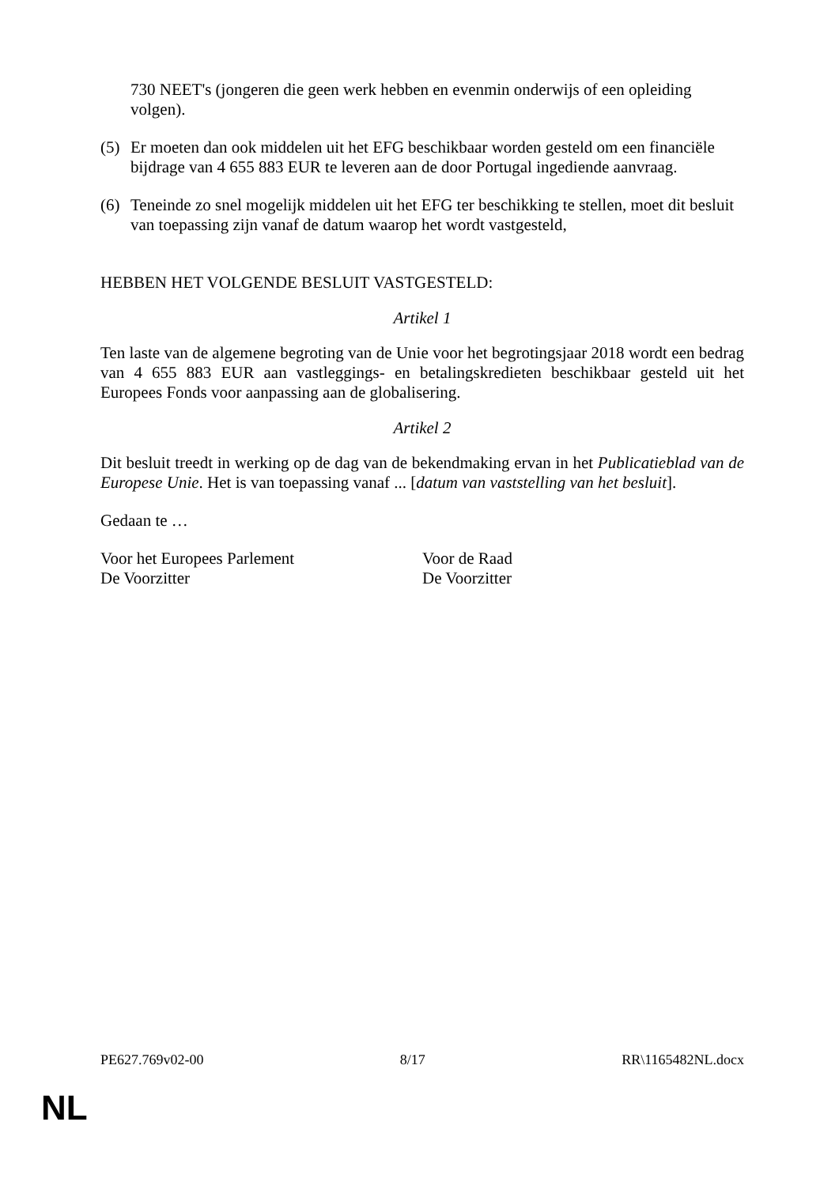730 NEET's (jongeren die geen werk hebben en evenmin onderwijs of een opleiding volgen).
(5) Er moeten dan ook middelen uit het EFG beschikbaar worden gesteld om een financiële bijdrage van 4 655 883 EUR te leveren aan de door Portugal ingediende aanvraag.
(6) Teneinde zo snel mogelijk middelen uit het EFG ter beschikking te stellen, moet dit besluit van toepassing zijn vanaf de datum waarop het wordt vastgesteld,
HEBBEN HET VOLGENDE BESLUIT VASTGESTELD:
Artikel 1
Ten laste van de algemene begroting van de Unie voor het begrotingsjaar 2018 wordt een bedrag van 4 655 883 EUR aan vastleggings- en betalingskredieten beschikbaar gesteld uit het Europees Fonds voor aanpassing aan de globalisering.
Artikel 2
Dit besluit treedt in werking op de dag van de bekendmaking ervan in het Publicatieblad van de Europese Unie. Het is van toepassing vanaf ... [datum van vaststelling van het besluit].
Gedaan te …
Voor het Europees Parlement
De Voorzitter
Voor de Raad
De Voorzitter
PE627.769v02-00 8/17 RR\1165482NL.docx
NL